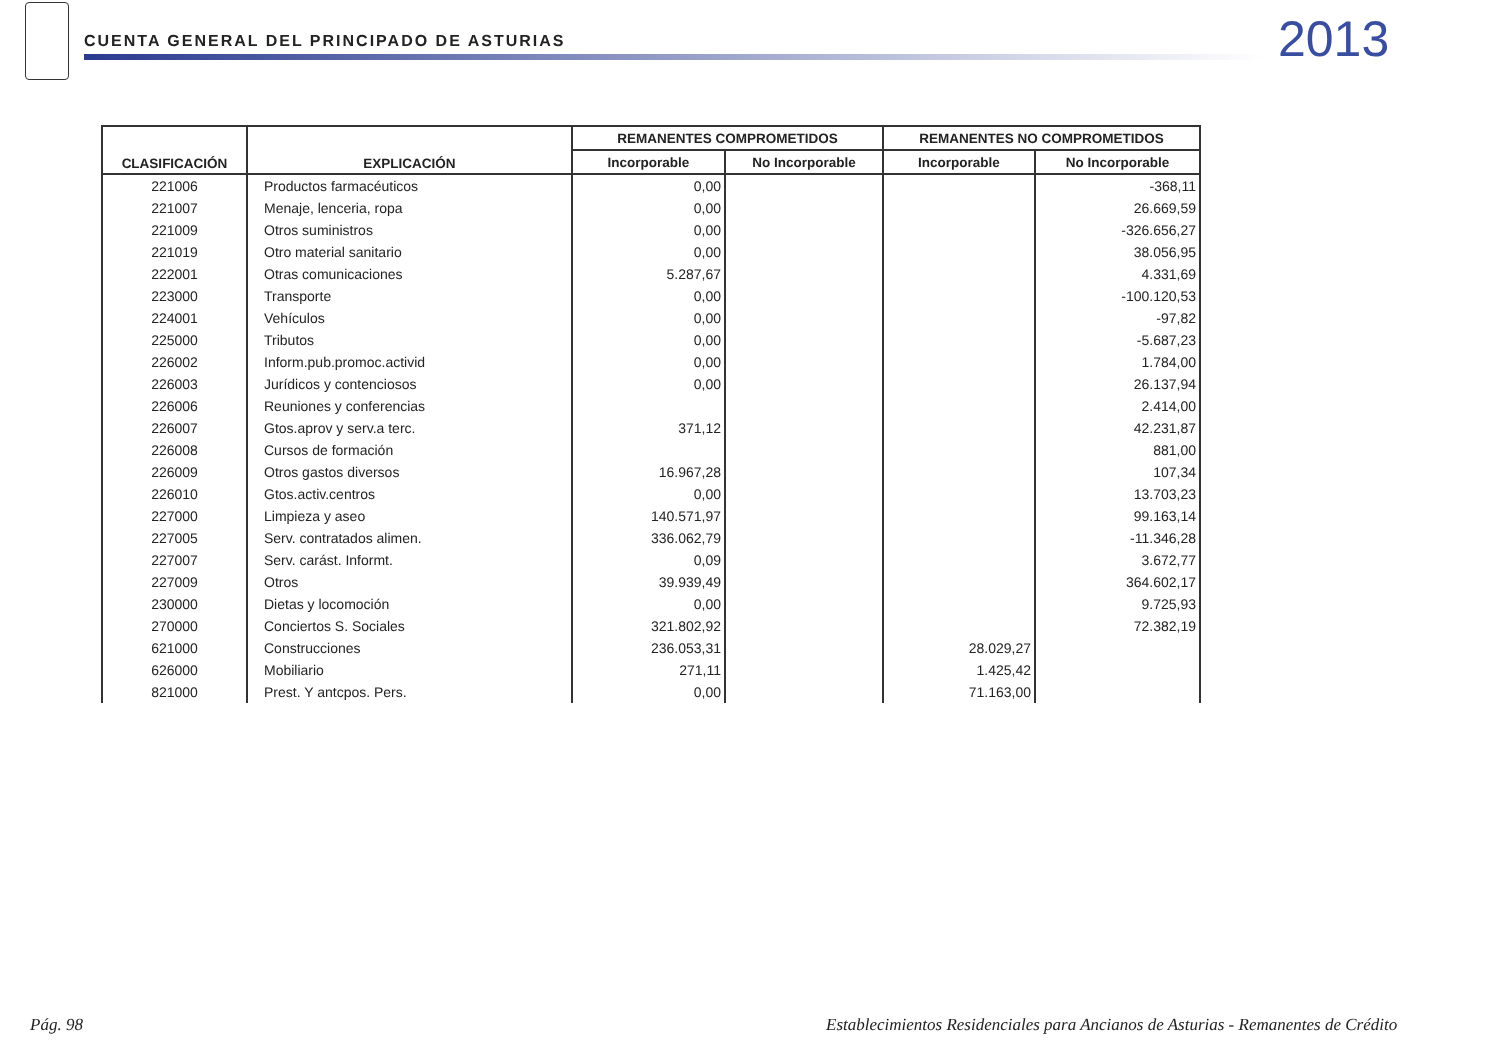CUENTA GENERAL DEL PRINCIPADO DE ASTURIAS
2013
| CLASIFICACIÓN | EXPLICACIÓN | REMANENTES COMPROMETIDOS | | REMANENTES NO COMPROMETIDOS | |
| --- | --- | --- | --- | --- | --- |
| | | Incorporable | No Incorporable | Incorporable | No Incorporable |
| 221006 | Productos farmacéuticos | 0,00 | | | -368,11 |
| 221007 | Menaje, lenceria, ropa | 0,00 | | | 26.669,59 |
| 221009 | Otros suministros | 0,00 | | | -326.656,27 |
| 221019 | Otro material sanitario | 0,00 | | | 38.056,95 |
| 222001 | Otras comunicaciones | 5.287,67 | | | 4.331,69 |
| 223000 | Transporte | 0,00 | | | -100.120,53 |
| 224001 | Vehículos | 0,00 | | | -97,82 |
| 225000 | Tributos | 0,00 | | | -5.687,23 |
| 226002 | Inform.pub.promoc.activid | 0,00 | | | 1.784,00 |
| 226003 | Jurídicos y contenciosos | 0,00 | | | 26.137,94 |
| 226006 | Reuniones y conferencias | | | | 2.414,00 |
| 226007 | Gtos.aprov y serv.a terc. | 371,12 | | | 42.231,87 |
| 226008 | Cursos de formación | | | | 881,00 |
| 226009 | Otros gastos diversos | 16.967,28 | | | 107,34 |
| 226010 | Gtos.activ.centros | 0,00 | | | 13.703,23 |
| 227000 | Limpieza y aseo | 140.571,97 | | | 99.163,14 |
| 227005 | Serv. contratados alimen. | 336.062,79 | | | -11.346,28 |
| 227007 | Serv. carást. Informt. | 0,09 | | | 3.672,77 |
| 227009 | Otros | 39.939,49 | | | 364.602,17 |
| 230000 | Dietas y locomoción | 0,00 | | | 9.725,93 |
| 270000 | Conciertos S. Sociales | 321.802,92 | | | 72.382,19 |
| 621000 | Construcciones | 236.053,31 | | 28.029,27 | |
| 626000 | Mobiliario | 271,11 | | 1.425,42 | |
| 821000 | Prest. Y antcpos. Pers. | 0,00 | | 71.163,00 | |
Pág. 98
Establecimientos Residenciales para Ancianos de Asturias - Remanentes de Crédito